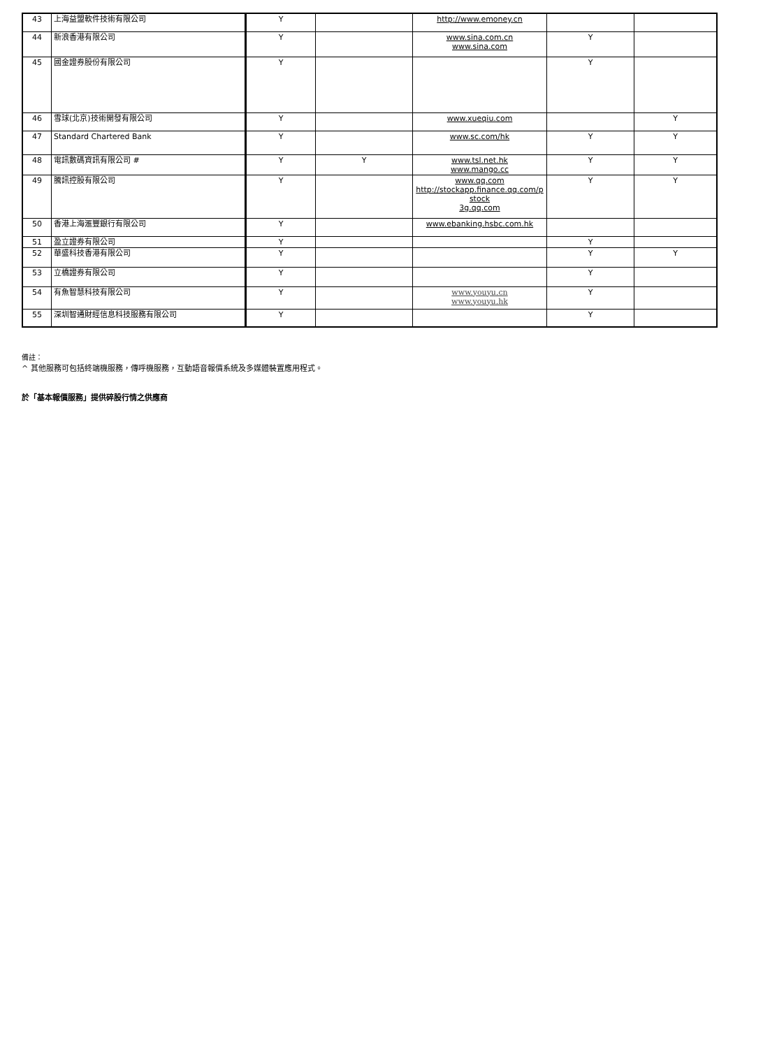| 43 | 上海益盟軟件技術有限公司 | Y | | http://www.emoney.cn | | |
| 44 | 新浪香港有限公司 | Y | | www.sina.com.cn www.sina.com | Y | |
| 45 | 國金證券股份有限公司 | Y | | | Y | |
| 46 | 雪球(北京)技術開發有限公司 | Y | | www.xueqiu.com | | Y |
| 47 | Standard Chartered Bank | Y | | www.sc.com/hk | Y | Y |
| 48 | 電訊數碼資訊有限公司 # | Y | Y | www.tsl.net.hk www.mango.cc | Y | Y |
| 49 | 騰訊控股有限公司 | Y | | www.qq.com http://stockapp.finance.qq.com/p stock 3g.qq.com | Y | Y |
| 50 | 香港上海滙豐銀行有限公司 | Y | | www.ebanking.hsbc.com.hk | | |
| 51 | 盈立證券有限公司 | Y | | | Y | |
| 52 | 華盛科技香港有限公司 | Y | | | Y | Y |
| 53 | 立橋證券有限公司 | Y | | | Y | |
| 54 | 有魚智慧科技有限公司 | Y | | www.youyu.cn www.youyu.hk | Y | |
| 55 | 深圳智通財經信息科技服務有限公司 | Y | | | Y | |
備註：
^ 其他服務可包括終端機服務，傳呼機服務，互動語音報價系統及多媒體裝置應用程式。
於「基本報價服務」提供碎股行情之供應商